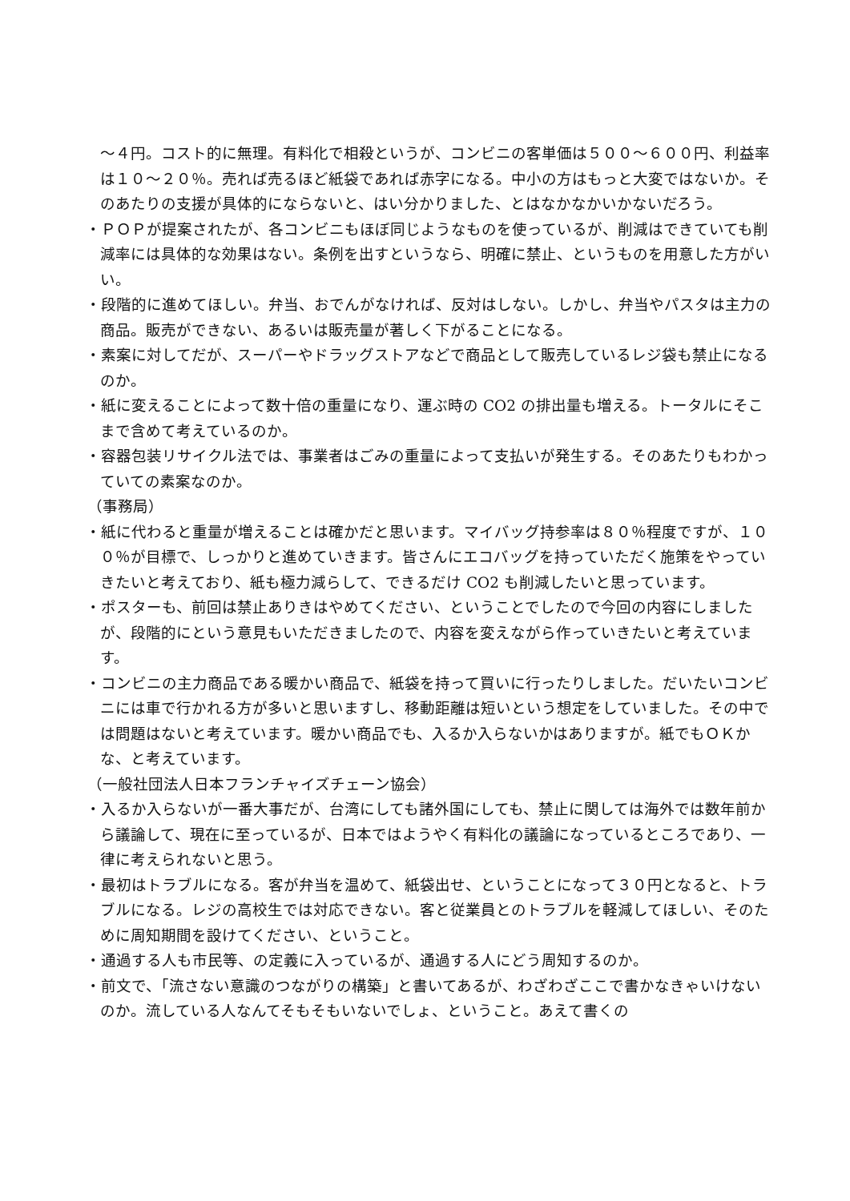～４円。コスト的に無理。有料化で相殺というが、コンビニの客単価は５００～６００円、利益率は１０～２０％。売れば売るほど紙袋であれば赤字になる。中小の方はもっと大変ではないか。そのあたりの支援が具体的にならないと、はい分かりました、とはなかなかいかないだろう。
・ＰＯＰが提案されたが、各コンビニもほぼ同じようなものを使っているが、削減はできていても削減率には具体的な効果はない。条例を出すというなら、明確に禁止、というものを用意した方がいい。
・段階的に進めてほしい。弁当、おでんがなければ、反対はしない。しかし、弁当やパスタは主力の商品。販売ができない、あるいは販売量が著しく下がることになる。
・素案に対してだが、スーパーやドラッグストアなどで商品として販売しているレジ袋も禁止になるのか。
・紙に変えることによって数十倍の重量になり、運ぶ時の CO2 の排出量も増える。トータルにそこまで含めて考えているのか。
・容器包装リサイクル法では、事業者はごみの重量によって支払いが発生する。そのあたりもわかっていての素案なのか。
（事務局）
・紙に代わると重量が増えることは確かだと思います。マイバッグ持参率は８０％程度ですが、１００％が目標で、しっかりと進めていきます。皆さんにエコバッグを持っていただく施策をやっていきたいと考えており、紙も極力減らして、できるだけ CO2 も削減したいと思っています。
・ポスターも、前回は禁止ありきはやめてください、ということでしたので今回の内容にしましたが、段階的にという意見もいただきましたので、内容を変えながら作っていきたいと考えています。
・コンビニの主力商品である暖かい商品で、紙袋を持って買いに行ったりしました。だいたいコンビニには車で行かれる方が多いと思いますし、移動距離は短いという想定をしていました。その中では問題はないと考えています。暖かい商品でも、入るか入らないかはありますが。紙でもＯＫかな、と考えています。
（一般社団法人日本フランチャイズチェーン協会）
・入るか入らないが一番大事だが、台湾にしても諸外国にしても、禁止に関しては海外では数年前から議論して、現在に至っているが、日本ではようやく有料化の議論になっているところであり、一律に考えられないと思う。
・最初はトラブルになる。客が弁当を温めて、紙袋出せ、ということになって３０円となると、トラブルになる。レジの高校生では対応できない。客と従業員とのトラブルを軽減してほしい、そのために周知期間を設けてください、ということ。
・通過する人も市民等、の定義に入っているが、通過する人にどう周知するのか。
・前文で、「流さない意識のつながりの構築」と書いてあるが、わざわざここで書かなきゃいけないのか。流している人なんてそもそもいないでしょ、ということ。あえて書くの